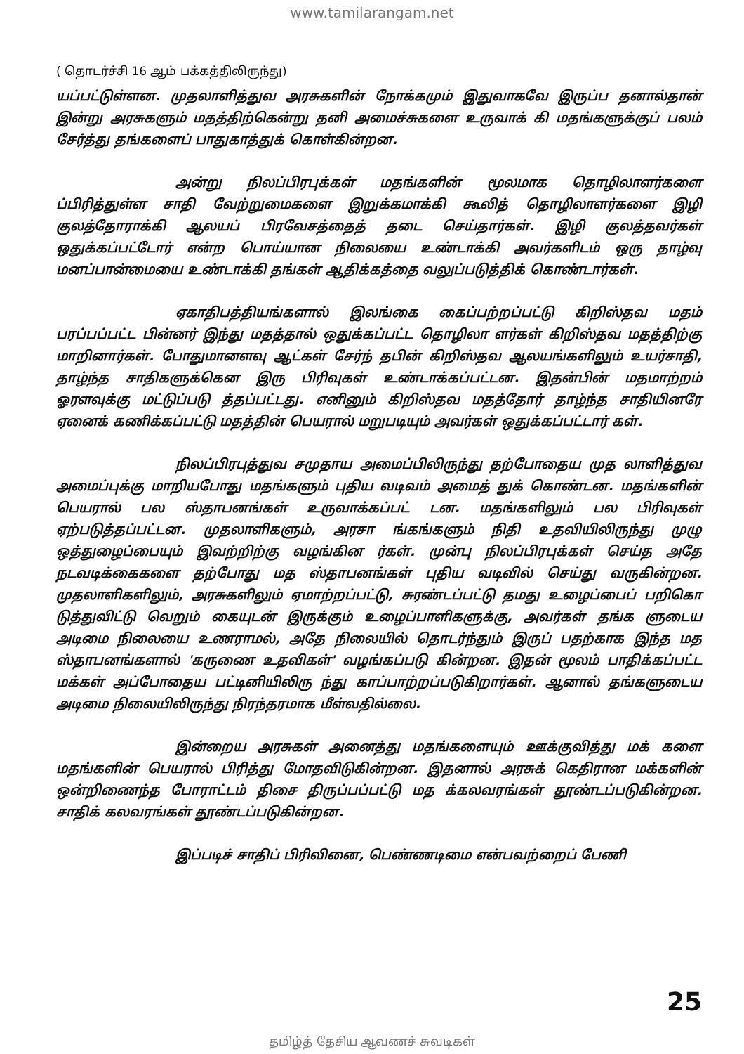www.tamilarangam.net
( தொடர்ச்சி 16 ஆம் பக்கத்திலிருந்து)
யப்பட்டுள்ளன. முதலாளித்துவ அரசுகளின் நோக்கமும் இதுவாகவே இருப்ப தனால்தான் இன்று அரசுகளும் மதத்திற்கென்று தனி அமைச்சுகளை உருவாக் கி மதங்களுக்குப் பலம் சேர்த்து தங்களைப் பாதுகாத்துக் கொள்கின்றன.
அன்று நிலப்பிரபுக்கள் மதங்களின் மூலமாக தொழிலாளர்களை ப்பிரித்துள்ள சாதி வேற்றுமைகளை இறுக்கமாக்கி கூலித் தொழிலாளர்களை இழி குலத்தோராக்கி ஆலயப் பிரவேசத்தைத் தடை செய்தார்கள். இழி குலத்தவர்கள் ஒதுக்கப்பட்டோர் என்ற பொய்யான நிலையை உண்டாக்கி அவர்களிடம் ஒரு தாழ்வு மனப்பான்மையை உண்டாக்கி தங்கள் ஆதிக்கத்தை வலுப்படுத்திக் கொண்டார்கள்.
ஏகாதிபத்தியங்களால் இலங்கை கைப்பற்றப்பட்டு கிறிஸ்தவ மதம் பரப்பப்பட்ட பின்னர் இந்து மதத்தால் ஒதுக்கப்பட்ட தொழிலா ளர்கள் கிறிஸ்தவ மதத்திற்கு மாறினார்கள். போதுமானளவு ஆட்கள் சேர்ந் தபின் கிறிஸ்தவ ஆலயங்களிலும் உயர்சாதி, தாழ்ந்த சாதிகளுக்கென இரு பிரிவுகள் உண்டாக்கப்பட்டன. இதன்பின் மதமாற்றம் ஓரளவுக்கு மட்டுப்படு த்தப்பட்டது. எனினும் கிறிஸ்தவ மதத்தோர் தாழ்ந்த சாதியினரே ஏனைக் கணிக்கப்பட்டு மதத்தின் பெயரால் மறுபடியும் அவர்கள் ஒதுக்கப்பட்டார் கள்.
நிலப்பிரபுத்துவ சமுதாய அமைப்பிலிருந்து தற்போதைய முத லாளித்துவ அமைப்புக்கு மாறியபோது மதங்களும் புதிய வடிவம் அமைத் துக் கொண்டன. மதங்களின் பெயரால் பல ஸ்தாபனங்கள் உருவாக்கப்பட் டன. மதங்களிலும் பல பிரிவுகள் ஏற்படுத்தப்பட்டன. முதலாளிகளும், அரசா ங்கங்களும் நிதி உதவியிலிருந்து முழு ஒத்துழைப்பையும் இவற்றிற்கு வழங்கின ர்கள். முன்பு நிலப்பிரபுக்கள் செய்த அதே நடவடிக்கைகளை தற்போது மத ஸ்தாபனங்கள் புதிய வடிவில் செய்து வருகின்றன. முதலாளிகளிலும், அரசுகளிலும் ஏமாற்றப்பட்டு, சுரண்டப்பட்டு தமது உழைப்பைப் பறிகொ டுத்துவிட்டு வெறும் கையுடன் இருக்கும் உழைப்பாளிகளுக்கு, அவர்கள் தங்க ளுடைய அடிமை நிலையை உணராமல், அதே நிலையில் தொடர்ந்தும் இருப் பதற்காக இந்த மத ஸ்தாபனங்களால் 'கருணை உதவிகள்' வழங்கப்படு கின்றன. இதன் மூலம் பாதிக்கப்பட்ட மக்கள் அப்போதைய பட்டினியிலிரு ந்து காப்பாற்றப்படுகிறார்கள். ஆனால் தங்களுடைய அடிமை நிலையிலிருந்து நிரந்தரமாக மீள்வதில்லை.
இன்றைய அரசுகள் அனைத்து மதங்களையும் ஊக்குவித்து மக் களை மதங்களின் பெயரால் பிரித்து மோதவிடுகின்றன. இதனால் அரசுக் கெதிரான மக்களின் ஒன்றிணைந்த போராட்டம் திசை திருப்பப்பட்டு மத க்கலவரங்கள் தூண்டப்படுகின்றன. சாதிக் கலவரங்கள் தூண்டப்படுகின்றன.
இப்படிச் சாதிப் பிரிவினை, பெண்ணடிமை என்பவற்றைப் பேணி
25
தமிழ்த் தேசிய ஆவணச் சுவடிகள்